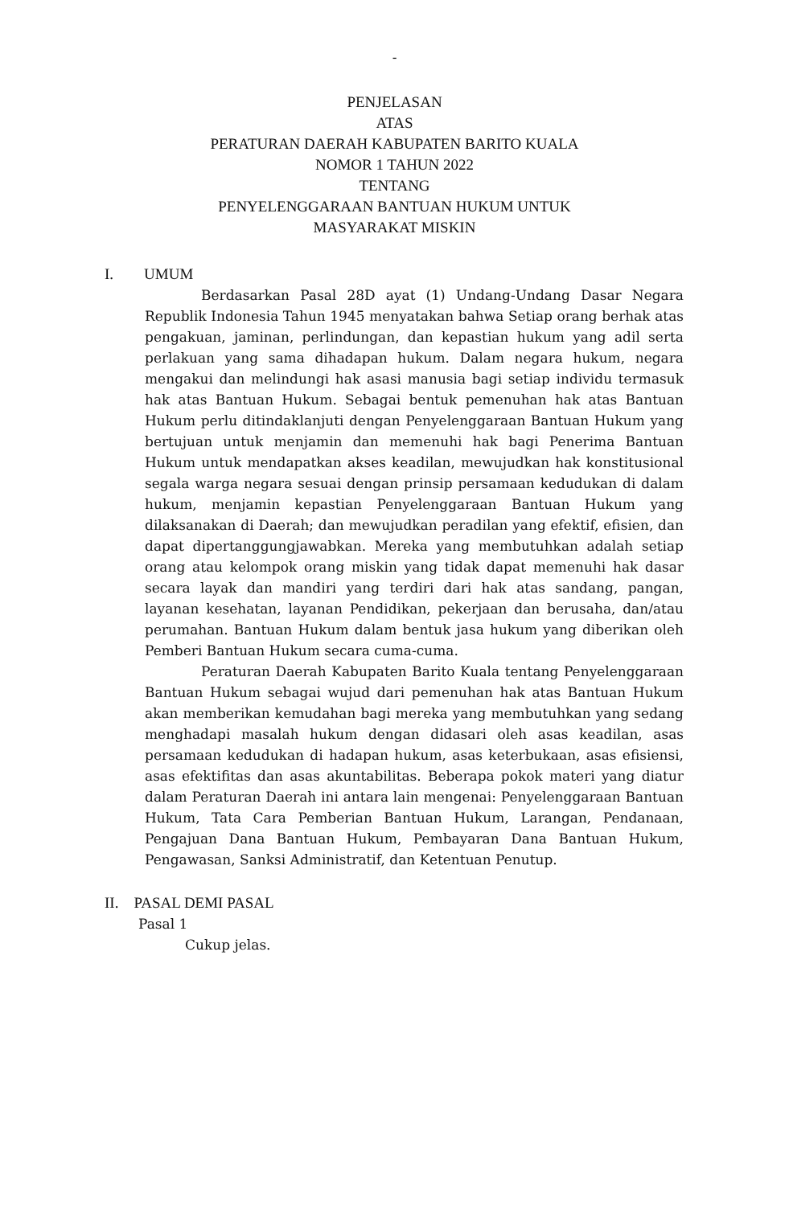-
PENJELASAN
ATAS
PERATURAN DAERAH KABUPATEN BARITO KUALA
NOMOR 1 TAHUN 2022
TENTANG
PENYELENGGARAAN BANTUAN HUKUM UNTUK
MASYARAKAT MISKIN
I. UMUM
Berdasarkan Pasal 28D ayat (1) Undang-Undang Dasar Negara Republik Indonesia Tahun 1945 menyatakan bahwa Setiap orang berhak atas pengakuan, jaminan, perlindungan, dan kepastian hukum yang adil serta perlakuan yang sama dihadapan hukum. Dalam negara hukum, negara mengakui dan melindungi hak asasi manusia bagi setiap individu termasuk hak atas Bantuan Hukum. Sebagai bentuk pemenuhan hak atas Bantuan Hukum perlu ditindaklanjuti dengan Penyelenggaraan Bantuan Hukum yang bertujuan untuk menjamin dan memenuhi hak bagi Penerima Bantuan Hukum untuk mendapatkan akses keadilan, mewujudkan hak konstitusional segala warga negara sesuai dengan prinsip persamaan kedudukan di dalam hukum, menjamin kepastian Penyelenggaraan Bantuan Hukum yang dilaksanakan di Daerah; dan mewujudkan peradilan yang efektif, efisien, dan dapat dipertanggungjawabkan. Mereka yang membutuhkan adalah setiap orang atau kelompok orang miskin yang tidak dapat memenuhi hak dasar secara layak dan mandiri yang terdiri dari hak atas sandang, pangan, layanan kesehatan, layanan Pendidikan, pekerjaan dan berusaha, dan/atau perumahan. Bantuan Hukum dalam bentuk jasa hukum yang diberikan oleh Pemberi Bantuan Hukum secara cuma-cuma.
Peraturan Daerah Kabupaten Barito Kuala tentang Penyelenggaraan Bantuan Hukum sebagai wujud dari pemenuhan hak atas Bantuan Hukum akan memberikan kemudahan bagi mereka yang membutuhkan yang sedang menghadapi masalah hukum dengan didasari oleh asas keadilan, asas persamaan kedudukan di hadapan hukum, asas keterbukaan, asas efisiensi, asas efektifitas dan asas akuntabilitas. Beberapa pokok materi yang diatur dalam Peraturan Daerah ini antara lain mengenai: Penyelenggaraan Bantuan Hukum, Tata Cara Pemberian Bantuan Hukum, Larangan, Pendanaan, Pengajuan Dana Bantuan Hukum, Pembayaran Dana Bantuan Hukum, Pengawasan, Sanksi Administratif, dan Ketentuan Penutup.
II. PASAL DEMI PASAL
Pasal 1
Cukup jelas.